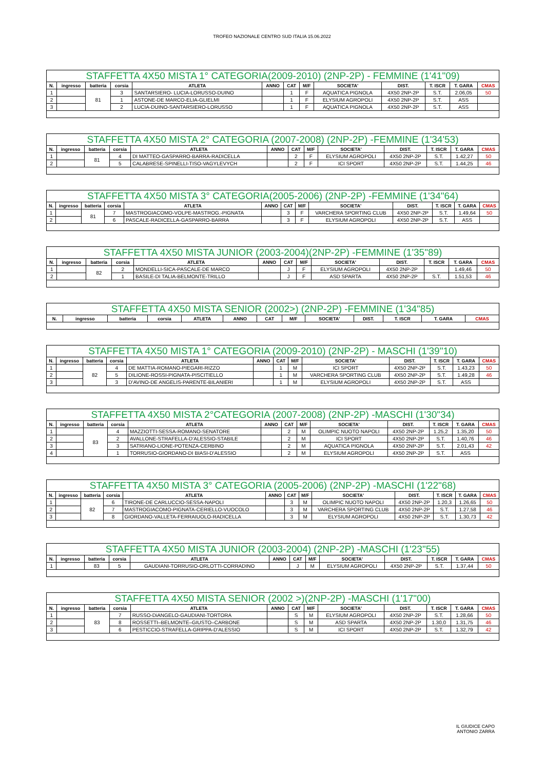TROFEO NAZIONALE CENTRO SUD ITALIA 15.06.2022
| STAFFETTA 4X50 MISTA 1° CATEGORIA(2009-2010) (2NP-2P) - FEMMINE (1'41"09) | | | | | | | | | | | | |
| --- | --- | --- | --- | --- | --- | --- | --- | --- | --- | --- | --- | --- |
| N. | ingresso | batteria | corsia | ATLETA | ANNO | CAT | M/F | SOCIETA' | DIST. | T. ISCR | T. GARA | CMAS |
| 1 | | 81 | 3 | SANTARSIERO- LUCIA-LORUSSO-DUINO | | 1 | F | AQUATICA PIGNOLA | 4X50 2NP-2P | S.T. | 2.06,05 | 50 |
| 2 | | | 1 | ASTONE-DE MARCO-ELIA-GLIELMI | | 1 | F | ELYSIUM AGROPOLI | 4X50 2NP-2P | S.T. | ASS | |
| 3 | | | 2 | LUCIA-DUINO-SANTARSIERO-LORUSSO | | 1 | F | AQUATICA PIGNOLA | 4X50 2NP-2P | S.T. | ASS | |
| STAFFETTA 4X50 MISTA 2° CATEGORIA (2007-2008) (2NP-2P) -FEMMINE (1'34'53) | | | | | | | | | | | | |
| --- | --- | --- | --- | --- | --- | --- | --- | --- | --- | --- | --- | --- |
| N. | ingresso | batteria | corsia | ATLETA | ANNO | CAT | M/F | SOCIETA' | DIST. | T. ISCR | T. GARA | CMAS |
| 1 | | 81 | 4 | DI MATTEO-GASPARRO-BARRA-RADICELLA | | 2 | F | ELYSIUM AGROPOLI | 4X50 2NP-2P | S.T. | 1.42,27 | 50 |
| 2 | | | 5 | CALABRESE-SPINELLI-TISO-VAGYLEVYCH | | 2 | F | ICI SPORT | 4X50 2NP-2P | S.T. | 1.44,25 | 46 |
| STAFFETTA 4X50 MISTA 3° CATEGORIA(2005-2006) (2NP-2P) -FEMMINE (1'34"64) | | | | | | | | | | | | |
| --- | --- | --- | --- | --- | --- | --- | --- | --- | --- | --- | --- | --- |
| N. | ingresso | batteria | corsia | ATLETA | ANNO | CAT | M/F | SOCIETA' | DIST. | T. ISCR | T. GARA | CMAS |
| 1 | | 81 | 7 | MASTROGIACOMO-VOLPE-MASTROG.-PIGNATA | | 3 | F | VARCHERA SPORTING CLUB | 4X50 2NP-2P | S.T. | 1.49,64 | 50 |
| 2 | | | 6 | PASCALE-RADICELLA-GASPARRO-BARRA | | 3 | F | ELYSIUM AGROPOLI | 4X50 2NP-2P | S.T. | ASS | |
| STAFFETTA 4X50 MISTA JUNIOR (2003-2004)(2NP-2P) -FEMMINE (1'35"89) | | | | | | | | | | | | |
| --- | --- | --- | --- | --- | --- | --- | --- | --- | --- | --- | --- | --- |
| N. | ingresso | batteria | corsia | ATLETA | ANNO | CAT | M/F | SOCIETA' | DIST. | T. ISCR | T. GARA | CMAS |
| 1 | | 82 | 2 | MONDELLI-SICA-PASCALE-DE MARCO | | J | F | ELYSIUM AGROPOLI | 4X50 2NP-2P | | 1.49,46 | 50 |
| 2 | | | 1 | BASILE-DI TALIA-BELMONTE-TRILLO | | J | F | ASD SPARTA | 4X50 2NP-2P | S.T. | 1.51,53 | 46 |
| STAFFETTA 4X50 MISTA SENIOR (2002>) (2NP-2P) -FEMMINE (1'34"85) | | | | | | | | | | | | |
| --- | --- | --- | --- | --- | --- | --- | --- | --- | --- | --- | --- | --- |
| N. | ingresso | batteria | corsia | ATLETA | ANNO | CAT | M/F | SOCIETA' | DIST. | T. ISCR | T. GARA | CMAS |
| STAFFETTA 4X50 MISTA 1° CATEGORIA (2009-2010) (2NP-2P) - MASCHI (1'39"10) | | | | | | | | | | | | |
| --- | --- | --- | --- | --- | --- | --- | --- | --- | --- | --- | --- | --- |
| N. | ingresso | batteria | corsia | ATLETA | ANNO | CAT | M/F | SOCIETA' | DIST. | T. ISCR | T. GARA | CMAS |
| 1 | | 82 | 4 | DE MATTIA-ROMANO-PIEGARI-RIZZO | | 1 | M | ICI SPORT | 4X50 2NP-2P | S.T. | 1.43,23 | 50 |
| 2 | | | 5 | DILIONE-ROSSI-PIGNATA-PISCITIELLO | | 1 | M | VARCHERA SPORTING CLUB | 4X50 2NP-2P | S.T. | 1.49,28 | 46 |
| 3 | | | 3 | D'AVINO-DE ANGELIS-PARENTE-BILANIERI | | 1 | M | ELYSIUM AGROPOLI | 4X50 2NP-2P | S.T. | ASS | |
| STAFFETTA 4X50 MISTA 2°CATEGORIA (2007-2008) (2NP-2P) -MASCHI (1'30"34) | | | | | | | | | | | | |
| --- | --- | --- | --- | --- | --- | --- | --- | --- | --- | --- | --- | --- |
| N. | ingresso | batteria | corsia | ATLETA | ANNO | CAT | M/F | SOCIETA' | DIST. | T. ISCR | T. GARA | CMAS |
| 1 | | 83 | 4 | MAZZIOTTI-SESSA-ROMANO-SENATORE | | 2 | M | OLIMPIC NUOTO NAPOLI | 4X50 2NP-2P | 1.25,2 | 1.35,20 | 50 |
| 2 | | | 2 | AVALLONE-STRAFELLA-D'ALESSIO-STABILE | | 2 | M | ICI SPORT | 4X50 2NP-2P | S.T. | 1.40,76 | 46 |
| 3 | | | 3 | SATRIANO-LIONE-POTENZA-CERBINO | | 2 | M | AQUATICA PIGNOLA | 4X50 2NP-2P | S.T. | 2.01,43 | 42 |
| 4 | | | 1 | TORRUSIO-GIORDANO-DI BIASI-D'ALESSIO | | 2 | M | ELYSIUM AGROPOLI | 4X50 2NP-2P | S.T. | ASS | |
| STAFFETTA 4X50 MISTA 3° CATEGORIA (2005-2006) (2NP-2P) -MASCHI (1'22"68) | | | | | | | | | | | | |
| --- | --- | --- | --- | --- | --- | --- | --- | --- | --- | --- | --- | --- |
| N. | ingresso | batteria | corsia | ATLETA | ANNO | CAT | M/F | SOCIETA' | DIST. | T. ISCR | T. GARA | CMAS |
| 1 | | 82 | 6 | TIRONE-DE CARLUCCIO-SESSA-NAPOLI | | 3 | M | OLIMPIC NUOTO NAPOLI | 4X50 2NP-2P | 1.20,3 | 1.26,65 | 50 |
| 2 | | | 7 | MASTROGIACOMO-PIGNATA-CERIELLO-VUOCOLO | | 3 | M | VARCHERA SPORTING CLUB | 4X50 2NP-2P | S.T. | 1.27,58 | 46 |
| 3 | | | 8 | GIORDANO-VALLETA-FERRAIUOLO-RADICELLA | | 3 | M | ELYSIUM AGROPOLI | 4X50 2NP-2P | S.T. | 1.30,73 | 42 |
| STAFFETTA 4X50 MISTA JUNIOR (2003-2004) (2NP-2P) -MASCHI (1'23"55) | | | | | | | | | | | | |
| --- | --- | --- | --- | --- | --- | --- | --- | --- | --- | --- | --- | --- |
| N. | ingresso | batteria | corsia | ATLETA | ANNO | CAT | M/F | SOCIETA' | DIST. | T. ISCR | T. GARA | CMAS |
| 1 | | 83 | 5 | GAUDIANI-TORRUSIO-ORLOTTI-CORRADINO | | J | M | ELYSIUM AGROPOLI | 4X50 2NP-2P | S.T. | 1.37,44 | 50 |
| STAFFETTA 4X50 MISTA SENIOR (2002 >)(2NP-2P) -MASCHI (1'17"00) | | | | | | | | | | | | |
| --- | --- | --- | --- | --- | --- | --- | --- | --- | --- | --- | --- | --- |
| N. | ingresso | batteria | corsia | ATLETA | ANNO | CAT | M/F | SOCIETA' | DIST. | T. ISCR | T. GARA | CMAS |
| 1 | | 83 | 7 | RUSSO-DiANGELO-GAUDIANI-TORTORA | | S | M | ELYSIUM AGROPOLI | 4X50 2NP-2P | S.T. | 1.28,66 | 50 |
| 2 | | | 8 | ROSSETTI–BELMONTE–GIUSTO–CARBONE | | S | M | ASD SPARTA | 4X50 2NP-2P | 1.30,0 | 1.31,75 | 46 |
| 3 | | | 6 | PESTICCIO-STRAFELLA-GRIPPA-D'ALESSIO | | S | M | ICI SPORT | 4X50 2NP-2P | S.T. | 1.32,79 | 42 |
IL GIUDICE CAPO
ANTONIO ZARRA